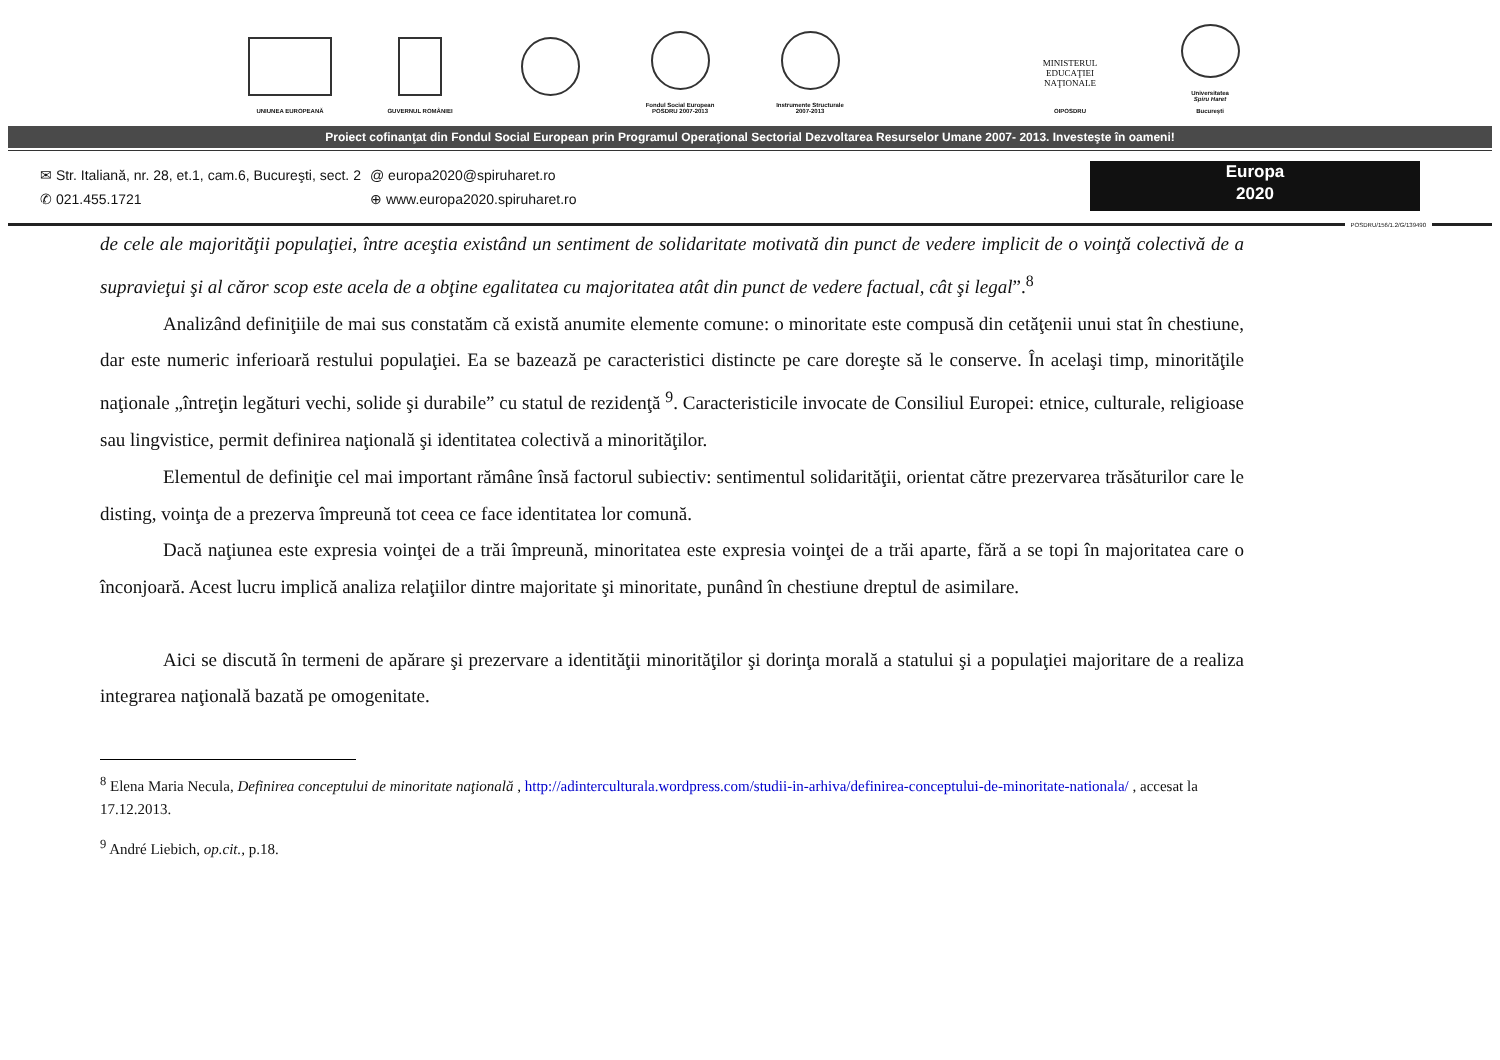UNIUNEA EUROPEANĂ GUVERNUL ROMÂNIEI Fondul Social European
POSDRU 2007-2013
Instrumente Structurale
2007-2013
MINISTERUL
EDUCAŢIEI
NAŢIONALE
OIPOSDRU
Universitatea
Spiru Haret
Bucureşti
Proiect cofinanţat din Fondul Social European prin Programul Operaţional Sectorial Dezvoltarea Resurselor Umane 2007- 2013. Investeşte în oameni!
✉ Str. Italiană, nr. 28, et.1, cam.6, Bucureşti, sect. 2
✆ 021.455.1721
@ europa2020@spiruharet.ro
⊕ www.europa2020.spiruharet.ro
Europa
2020
POSDRU/156/1.2/G/139490
de cele ale majorităţii populaţiei, între aceştia existând un sentiment de solidaritate motivată din punct de vedere implicit de o voinţă colectivă de a supravieţui şi al căror scop este acela de a obţine egalitatea cu majoritatea atât din punct de vedere factual, cât şi legal”.<sup>8</sup>
Analizând definiţiile de mai sus constatăm că există anumite elemente comune: o minoritate este compusă din cetăţenii unui stat în chestiune, dar este numeric inferioară restului populaţiei. Ea se bazează pe caracteristici distincte pe care doreşte să le conserve. În acelaşi timp, minorităţile naţionale „întreţin legături vechi, solide şi durabile” cu statul de rezidenţă <sup>9</sup>. Caracteristicile invocate de Consiliul Europei: etnice, culturale, religioase sau lingvistice, permit definirea naţională şi identitatea colectivă a minorităţilor.
Elementul de definiţie cel mai important rămâne însă factorul subiectiv: sentimentul solidarităţii, orientat către prezervarea trăsăturilor care le disting, voinţa de a prezerva împreună tot ceea ce face identitatea lor comună.
Dacă naţiunea este expresia voinţei de a trăi împreună, minoritatea este expresia voinţei de a trăi aparte, fără a se topi în majoritatea care o înconjoară. Acest lucru implică analiza relaţiilor dintre majoritate şi minoritate, punând în chestiune dreptul de asimilare.
Aici se discută în termeni de apărare şi prezervare a identităţii minorităţilor şi dorinţa morală a statului şi a populaţiei majoritare de a realiza integrarea naţională bazată pe omogenitate.
<sup>8</sup> Elena Maria Necula, Definirea conceptului de minoritate naţională , http://adinterculturala.wordpress.com/studii-in-arhiva/definirea-conceptului-de-minoritate-nationala/ , accesat la 17.12.2013.
<sup>9</sup> André Liebich, op.cit., p.18.